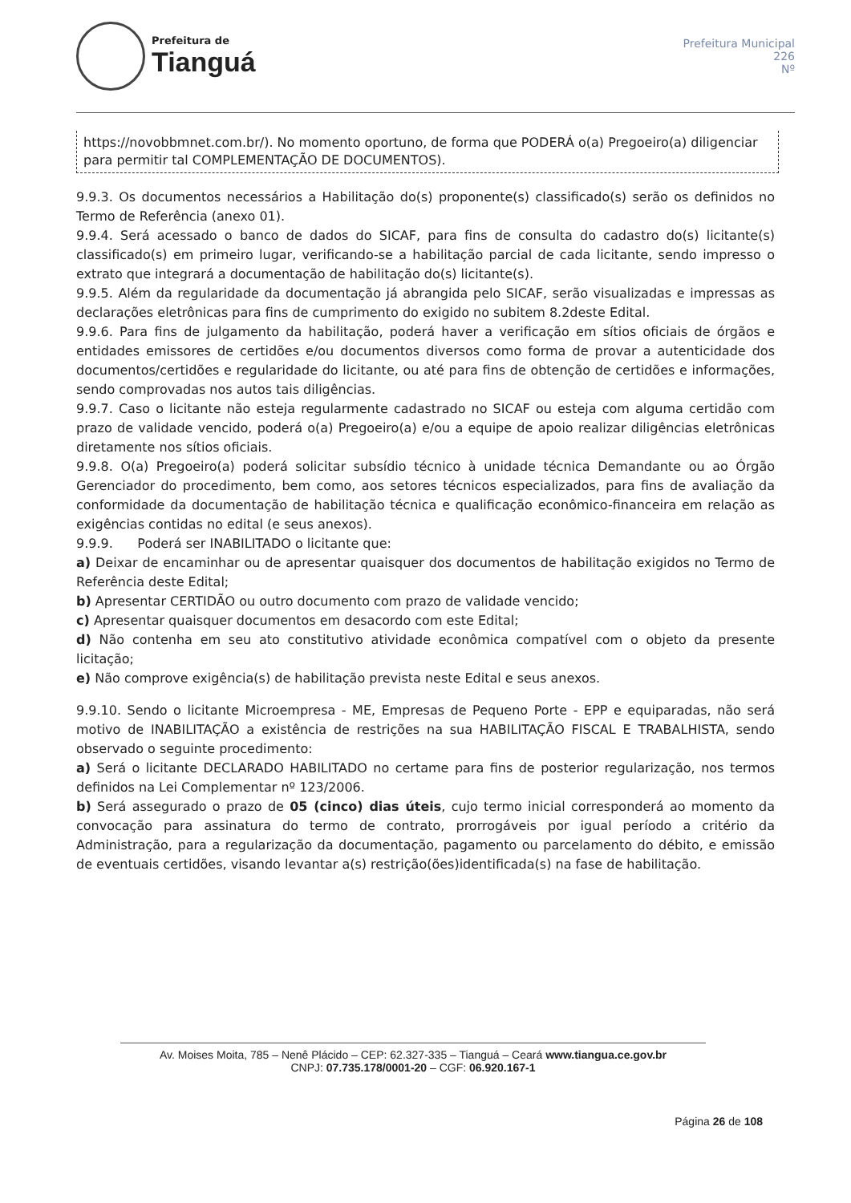Prefeitura de
Tianguá
Prefeitura Municipal
226
Nº
https://novobbmnet.com.br/). No momento oportuno, de forma que PODERÁ o(a) Pregoeiro(a) diligenciar para permitir tal COMPLEMENTAÇÃO DE DOCUMENTOS).
9.9.3. Os documentos necessários a Habilitação do(s) proponente(s) classificado(s) serão os definidos no Termo de Referência (anexo 01).
9.9.4. Será acessado o banco de dados do SICAF, para fins de consulta do cadastro do(s) licitante(s) classificado(s) em primeiro lugar, verificando-se a habilitação parcial de cada licitante, sendo impresso o extrato que integrará a documentação de habilitação do(s) licitante(s).
9.9.5. Além da regularidade da documentação já abrangida pelo SICAF, serão visualizadas e impressas as declarações eletrônicas para fins de cumprimento do exigido no subitem 8.2deste Edital.
9.9.6. Para fins de julgamento da habilitação, poderá haver a verificação em sítios oficiais de órgãos e entidades emissores de certidões e/ou documentos diversos como forma de provar a autenticidade dos documentos/certidões e regularidade do licitante, ou até para fins de obtenção de certidões e informações, sendo comprovadas nos autos tais diligências.
9.9.7. Caso o licitante não esteja regularmente cadastrado no SICAF ou esteja com alguma certidão com prazo de validade vencido, poderá o(a) Pregoeiro(a) e/ou a equipe de apoio realizar diligências eletrônicas diretamente nos sítios oficiais.
9.9.8. O(a) Pregoeiro(a) poderá solicitar subsídio técnico à unidade técnica Demandante ou ao Órgão Gerenciador do procedimento, bem como, aos setores técnicos especializados, para fins de avaliação da conformidade da documentação de habilitação técnica e qualificação econômico-financeira em relação as exigências contidas no edital (e seus anexos).
9.9.9. Poderá ser INABILITADO o licitante que:
a) Deixar de encaminhar ou de apresentar quaisquer dos documentos de habilitação exigidos no Termo de Referência deste Edital;
b) Apresentar CERTIDÃO ou outro documento com prazo de validade vencido;
c) Apresentar quaisquer documentos em desacordo com este Edital;
d) Não contenha em seu ato constitutivo atividade econômica compatível com o objeto da presente licitação;
e) Não comprove exigência(s) de habilitação prevista neste Edital e seus anexos.
9.9.10. Sendo o licitante Microempresa - ME, Empresas de Pequeno Porte - EPP e equiparadas, não será motivo de INABILITAÇÃO a existência de restrições na sua HABILITAÇÃO FISCAL E TRABALHISTA, sendo observado o seguinte procedimento:
a) Será o licitante DECLARADO HABILITADO no certame para fins de posterior regularização, nos termos definidos na Lei Complementar nº 123/2006.
b) Será assegurado o prazo de 05 (cinco) dias úteis, cujo termo inicial corresponderá ao momento da convocação para assinatura do termo de contrato, prorrogáveis por igual período a critério da Administração, para a regularização da documentação, pagamento ou parcelamento do débito, e emissão de eventuais certidões, visando levantar a(s) restrição(ões)identificada(s) na fase de habilitação.
Av. Moises Moita, 785 – Nenê Plácido – CEP: 62.327-335 – Tianguá – Ceará www.tiangua.ce.gov.br
CNPJ: 07.735.178/0001-20 – CGF: 06.920.167-1
Página 26 de 108